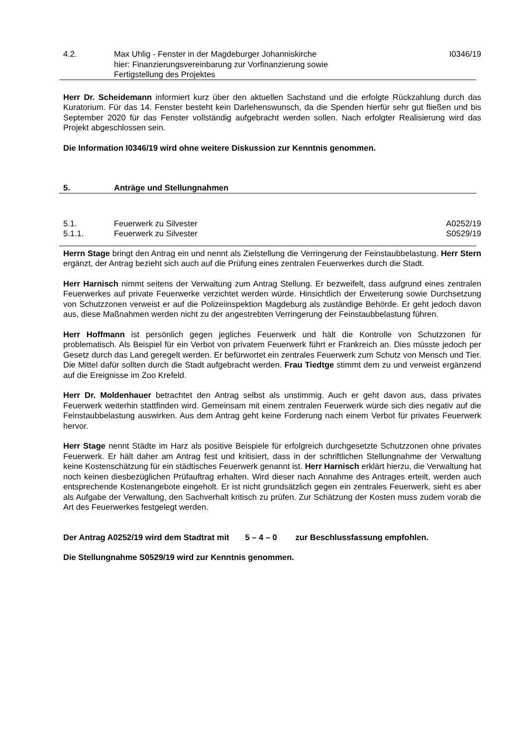4.2. Max Uhlig - Fenster in der Magdeburger Johanniskirche
hier: Finanzierungsvereinbarung zur Vorfinanzierung sowie
Fertigstellung des Projektes
I0346/19
Herr Dr. Scheidemann informiert kurz über den aktuellen Sachstand und die erfolgte Rückzahlung durch das Kuratorium. Für das 14. Fenster besteht kein Darlehenswunsch, da die Spenden hierfür sehr gut fließen und bis September 2020 für das Fenster vollständig aufgebracht werden sollen. Nach erfolgter Realisierung wird das Projekt abgeschlossen sein.
Die Information I0346/19 wird ohne weitere Diskussion zur Kenntnis genommen.
5. Anträge und Stellungnahmen
5.1. Feuerwerk zu Silvester A0252/19
5.1.1. Feuerwerk zu Silvester S0529/19
Herrn Stage bringt den Antrag ein und nennt als Zielstellung die Verringerung der Feinstaubbelastung. Herr Stern ergänzt, der Antrag bezieht sich auch auf die Prüfung eines zentralen Feuerwerkes durch die Stadt.
Herr Harnisch nimmt seitens der Verwaltung zum Antrag Stellung. Er bezweifelt, dass aufgrund eines zentralen Feuerwerkes auf private Feuerwerke verzichtet werden würde. Hinsichtlich der Erweiterung sowie Durchsetzung von Schutzzonen verweist er auf die Polizeiinspektion Magdeburg als zuständige Behörde. Er geht jedoch davon aus, diese Maßnahmen werden nicht zu der angestrebten Verringerung der Feinstaubbelastung führen.
Herr Hoffmann ist persönlich gegen jegliches Feuerwerk und hält die Kontrolle von Schutzzonen für problematisch. Als Beispiel für ein Verbot von privatem Feuerwerk führt er Frankreich an. Dies müsste jedoch per Gesetz durch das Land geregelt werden. Er befürwortet ein zentrales Feuerwerk zum Schutz von Mensch und Tier. Die Mittel dafür sollten durch die Stadt aufgebracht werden. Frau Tiedtge stimmt dem zu und verweist ergänzend auf die Ereignisse im Zoo Krefeld.
Herr Dr. Moldenhauer betrachtet den Antrag selbst als unstimmig. Auch er geht davon aus, dass privates Feuerwerk weiterhin stattfinden wird. Gemeinsam mit einem zentralen Feuerwerk würde sich dies negativ auf die Feinstaubbelastung auswirken. Aus dem Antrag geht keine Forderung nach einem Verbot für privates Feuerwerk hervor.
Herr Stage nennt Städte im Harz als positive Beispiele für erfolgreich durchgesetzte Schutzzonen ohne privates Feuerwerk. Er hält daher am Antrag fest und kritisiert, dass in der schriftlichen Stellungnahme der Verwaltung keine Kostenschätzung für ein städtisches Feuerwerk genannt ist. Herr Harnisch erklärt hierzu, die Verwaltung hat noch keinen diesbezüglichen Prüfauftrag erhalten. Wird dieser nach Annahme des Antrages erteilt, werden auch entsprechende Kostenangebote eingeholt. Er ist nicht grundsätzlich gegen ein zentrales Feuerwerk, sieht es aber als Aufgabe der Verwaltung, den Sachverhalt kritisch zu prüfen. Zur Schätzung der Kosten muss zudem vorab die Art des Feuerwerkes festgelegt werden.
Der Antrag A0252/19 wird dem Stadtrat mit 5 – 4 – 0 zur Beschlussfassung empfohlen.
Die Stellungnahme S0529/19 wird zur Kenntnis genommen.